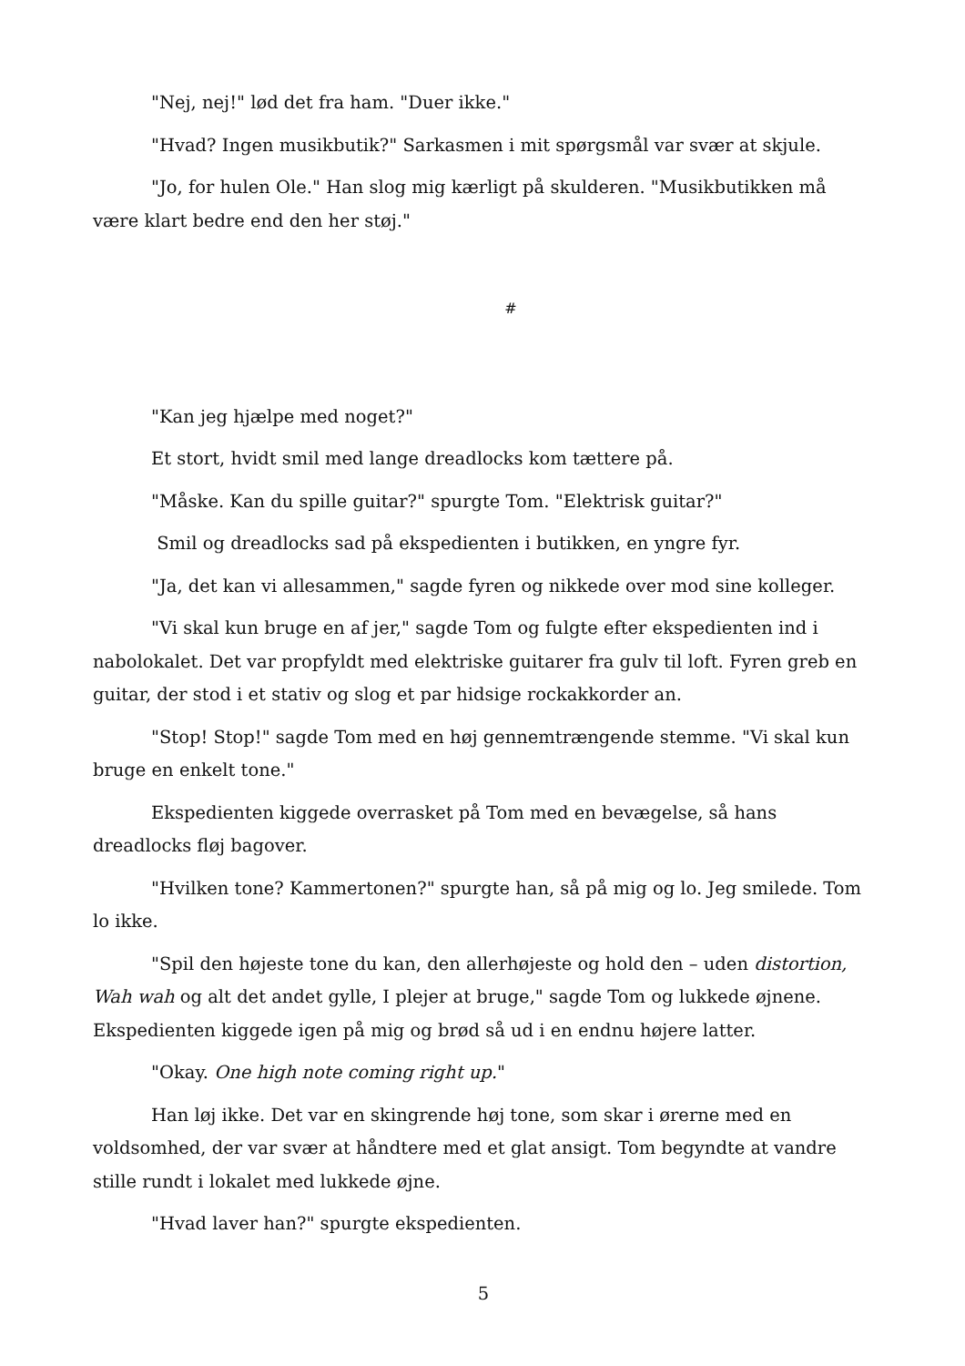"Nej, nej!" lød det fra ham. "Duer ikke."
"Hvad? Ingen musikbutik?" Sarkasmen i mit spørgsmål var svær at skjule.
"Jo, for hulen Ole." Han slog mig kærligt på skulderen. "Musikbutikken må være klart bedre end den her støj."
#
"Kan jeg hjælpe med noget?"
Et stort, hvidt smil med lange dreadlocks kom tættere på.
"Måske. Kan du spille guitar?" spurgte Tom. "Elektrisk guitar?"
Smil og dreadlocks sad på ekspedienten i butikken, en yngre fyr.
"Ja, det kan vi allesammen," sagde fyren og nikkede over mod sine kolleger.
"Vi skal kun bruge en af jer," sagde Tom og fulgte efter ekspedienten ind i nabolokalet. Det var propfyldt med elektriske guitarer fra gulv til loft. Fyren greb en guitar, der stod i et stativ og slog et par hidsige rockakkorder an.
"Stop! Stop!" sagde Tom med en høj gennemtrængende stemme. "Vi skal kun bruge en enkelt tone."
Ekspedienten kiggede overrasket på Tom med en bevægelse, så hans dreadlocks fløj bagover.
"Hvilken tone? Kammertonen?" spurgte han, så på mig og lo. Jeg smilede. Tom lo ikke.
"Spil den højeste tone du kan, den allerhøjeste og hold den – uden distortion, Wah wah og alt det andet gylle, I plejer at bruge," sagde Tom og lukkede øjnene. Ekspedienten kiggede igen på mig og brød så ud i en endnu højere latter.
"Okay. One high note coming right up."
Han løj ikke. Det var en skingrende høj tone, som skar i ørerne med en voldsomhed, der var svær at håndtere med et glat ansigt. Tom begyndte at vandre stille rundt i lokalet med lukkede øjne.
"Hvad laver han?" spurgte ekspedienten.
5